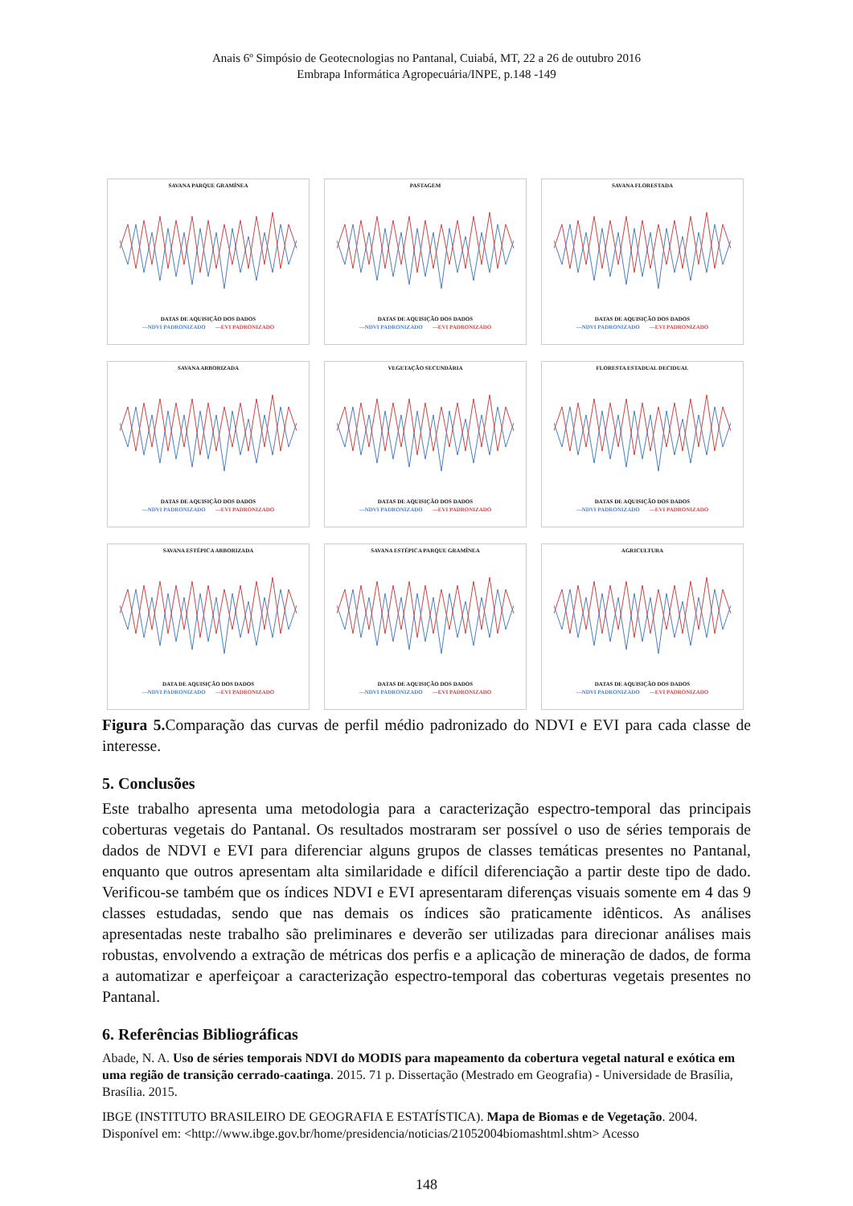Anais 6º Simpósio de Geotecnologias no Pantanal, Cuiabá, MT, 22 a 26 de outubro 2016
Embrapa Informática Agropecuária/INPE, p.148 -149
SAVANA PARQUE GRAMÍNEA
DATAS DE AQUISIÇÃO DOS DADOS
—NDVI PADRONIZADO —EVI PADRONIZADO
PASTAGEM
DATAS DE AQUISIÇÃO DOS DADOS
—NDVI PADRONIZADO —EVI PADRONIZADO
SAVANA FLORESTADA
DATAS DE AQUISIÇÃO DOS DADOS
—NDVI PADRONIZADO —EVI PADRONIZADO
SAVANA ARBORIZADA
DATAS DE AQUISIÇÃO DOS DADOS
—NDVI PADRONIZADO —EVI PADRONIZADO
VEGETAÇÃO SECUNDÁRIA
DATAS DE AQUISIÇÃO DOS DADOS
—NDVI PADRONIZADO —EVI PADRONIZADO
FLORESTA ESTADUAL DECIDUAL
DATAS DE AQUISIÇÃO DOS DADOS
—NDVI PADRONIZADO —EVI PADRONIZADO
SAVANA ESTÉPICA ARBORIZADA
DATA DE AQUISIÇÃO DOS DADOS
—NDVI PADRONIZADO —EVI PADRONIZADO
SAVANA ESTÉPICA PARQUE GRAMÍNEA
DATAS DE AQUISIÇÃO DOS DADOS
—NDVI PADRONIZADO —EVI PADRONIZADO
AGRICULTURA
DATAS DE AQUISIÇÃO DOS DADOS
—NDVI PADRONIZADO —EVI PADRONIZADO
Figura 5. Comparação das curvas de perfil médio padronizado do NDVI e EVI para cada classe de interesse.
5. Conclusões
Este trabalho apresenta uma metodologia para a caracterização espectro-temporal das principais coberturas vegetais do Pantanal. Os resultados mostraram ser possível o uso de séries temporais de dados de NDVI e EVI para diferenciar alguns grupos de classes temáticas presentes no Pantanal, enquanto que outros apresentam alta similaridade e difícil diferenciação a partir deste tipo de dado. Verificou-se também que os índices NDVI e EVI apresentaram diferenças visuais somente em 4 das 9 classes estudadas, sendo que nas demais os índices são praticamente idênticos. As análises apresentadas neste trabalho são preliminares e deverão ser utilizadas para direcionar análises mais robustas, envolvendo a extração de métricas dos perfis e a aplicação de mineração de dados, de forma a automatizar e aperfeiçoar a caracterização espectro-temporal das coberturas vegetais presentes no Pantanal.
6. Referências Bibliográficas
Abade, N. A. Uso de séries temporais NDVI do MODIS para mapeamento da cobertura vegetal natural e exótica em uma região de transição cerrado-caatinga. 2015. 71 p. Dissertação (Mestrado em Geografia) - Universidade de Brasília, Brasília. 2015.
IBGE (INSTITUTO BRASILEIRO DE GEOGRAFIA E ESTATÍSTICA). Mapa de Biomas e de Vegetação. 2004. Disponível em: <http://www.ibge.gov.br/home/presidencia/noticias/21052004biomashtml.shtm> Acesso
148